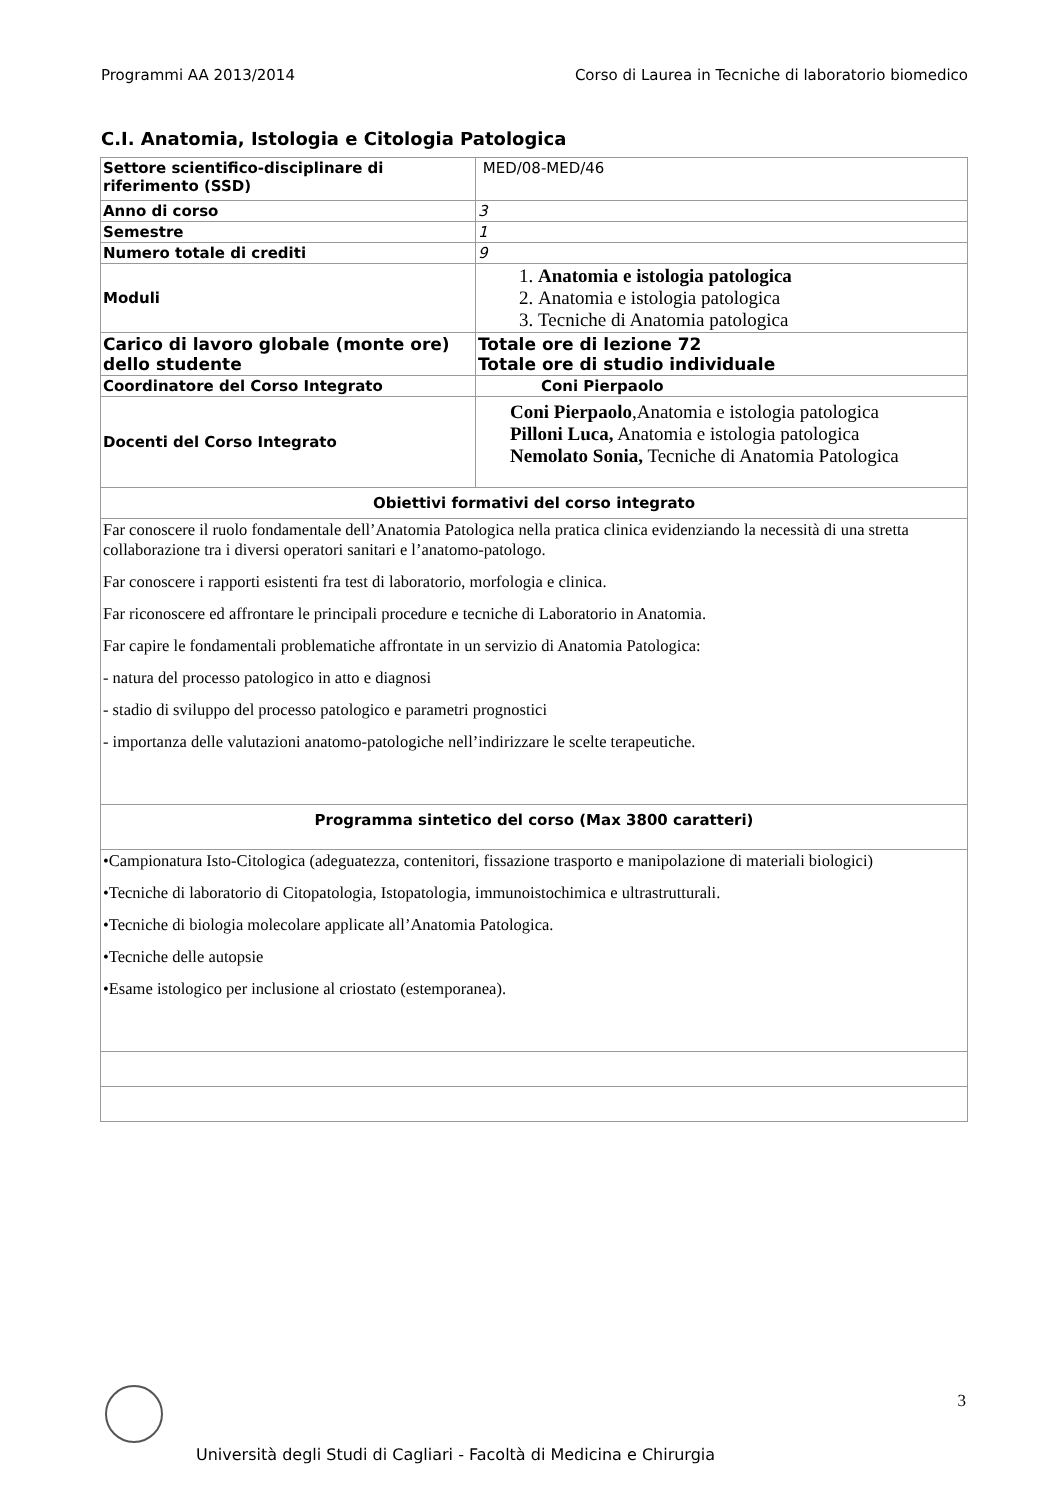Programmi AA 2013/2014 Corso di Laurea in Tecniche di laboratorio biomedico
C.I. Anatomia, Istologia e Citologia Patologica
| Settore scientifico-disciplinare di riferimento (SSD) | MED/08-MED/46 |
| Anno di corso | 3 |
| Semestre | 1 |
| Numero totale di crediti | 9 |
| Moduli | 1. Anatomia e istologia patologica 2. Anatomia e istologia patologica 3. Tecniche di Anatomia patologica |
| Carico di lavoro globale (monte ore) dello studente | Totale ore di lezione 72 Totale ore di studio individuale |
| Coordinatore del Corso Integrato | Coni Pierpaolo |
| Docenti del Corso Integrato | Coni Pierpaolo ,Anatomia e istologia patologica Pilloni Luca, Anatomia e istologia patologica Nemolato Sonia, Tecniche di Anatomia Patologica |
| Obiettivi formativi del corso integrato | |
| Far conoscere il ruolo fondamentale dell’Anatomia Patologica nella pratica clinica evidenziando la necessità di una stretta collaborazione tra i diversi operatori sanitari e l’anatomo-patologo. Far conoscere i rapporti esistenti fra test di laboratorio, morfologia e clinica. Far riconoscere ed affrontare le principali procedure e tecniche di Laboratorio in Anatomia. Far capire le fondamentali problematiche affrontate in un servizio di Anatomia Patologica: - natura del processo patologico in atto e diagnosi - stadio di sviluppo del processo patologico e parametri prognostici - importanza delle valutazioni anatomo-patologiche nell’indirizzare le scelte terapeutiche. | |
| Programma sintetico del corso (Max 3800 caratteri) | |
| •Campionatura Isto-Citologica (adeguatezza, contenitori, fissazione trasporto e manipolazione di materiali biologici) •Tecniche di laboratorio di Citopatologia, Istopatologia, immunoistochimica e ultrastrutturali. •Tecniche di biologia molecolare applicate all’Anatomia Patologica. •Tecniche delle autopsie •Esame istologico per inclusione al criostato (estemporanea). | |
3
Università degli Studi di Cagliari - Facoltà di Medicina e Chirurgia